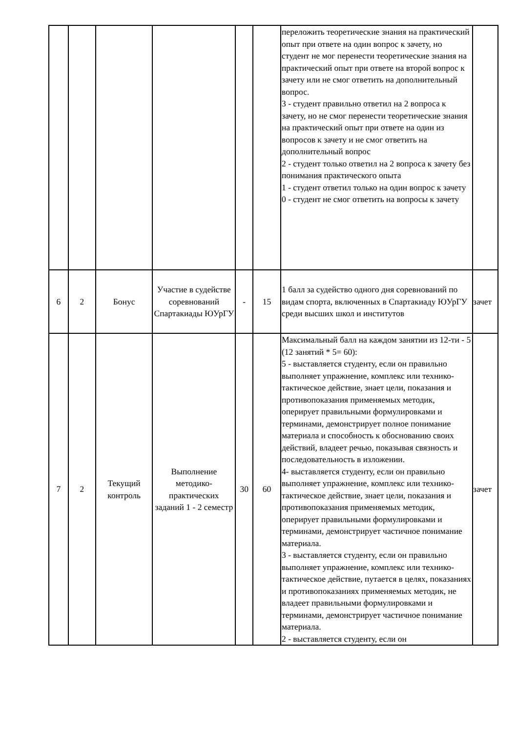| | | | | | | переложить теоретические знания на практический опыт при ответе на один вопрос к зачету, но студент не мог перенести теоретические знания на практический опыт при ответе на второй вопрос к зачету или не смог ответить на дополнительный вопрос. 3 - студент правильно ответил на 2 вопроса к зачету, но не смог перенести теоретические знания на практический опыт при ответе на один из вопросов к зачету и не смог ответить на дополнительный вопрос 2 - студент только ответил на 2 вопроса к зачету без понимания практического опыта 1 - студент ответил только на один вопрос к зачету 0 - студент не смог ответить на вопросы к зачету | |
| 6 | 2 | Бонус | Участие в судействе соревнований Спартакиады ЮУрГУ | - | 15 | 1 балл за судейство одного дня соревнований по видам спорта, включенных в Спартакиаду ЮУрГУ среди высших школ и институтов | зачет |
| 7 | 2 | Текущий контроль | Выполнение методико-практических заданий 1 - 2 семестр | 30 | 60 | Максимальный балл на каждом занятии из 12-ти - 5 (12 занятий * 5= 60): 5 - выставляется студенту, если он правильно выполняет упражнение, комплекс или технико-тактическое действие, знает цели, показания и противопоказания применяемых методик, оперирует правильными формулировками и терминами, демонстрирует полное понимание материала и способность к обоснованию своих действий, владеет речью, показывая связность и последовательность в изложении. 4- выставляется студенту, если он правильно выполняет упражнение, комплекс или технико-тактическое действие, знает цели, показания и противопоказания применяемых методик, оперирует правильными формулировками и терминами, демонстрирует частичное понимание материала. 3 - выставляется студенту, если он правильно выполняет упражнение, комплекс или технико-тактическое действие, путается в целях, показаниях и противопоказаниях применяемых методик, не владеет правильными формулировками и терминами, демонстрирует частичное понимание материала. 2 - выставляется студенту, если он | зачет |